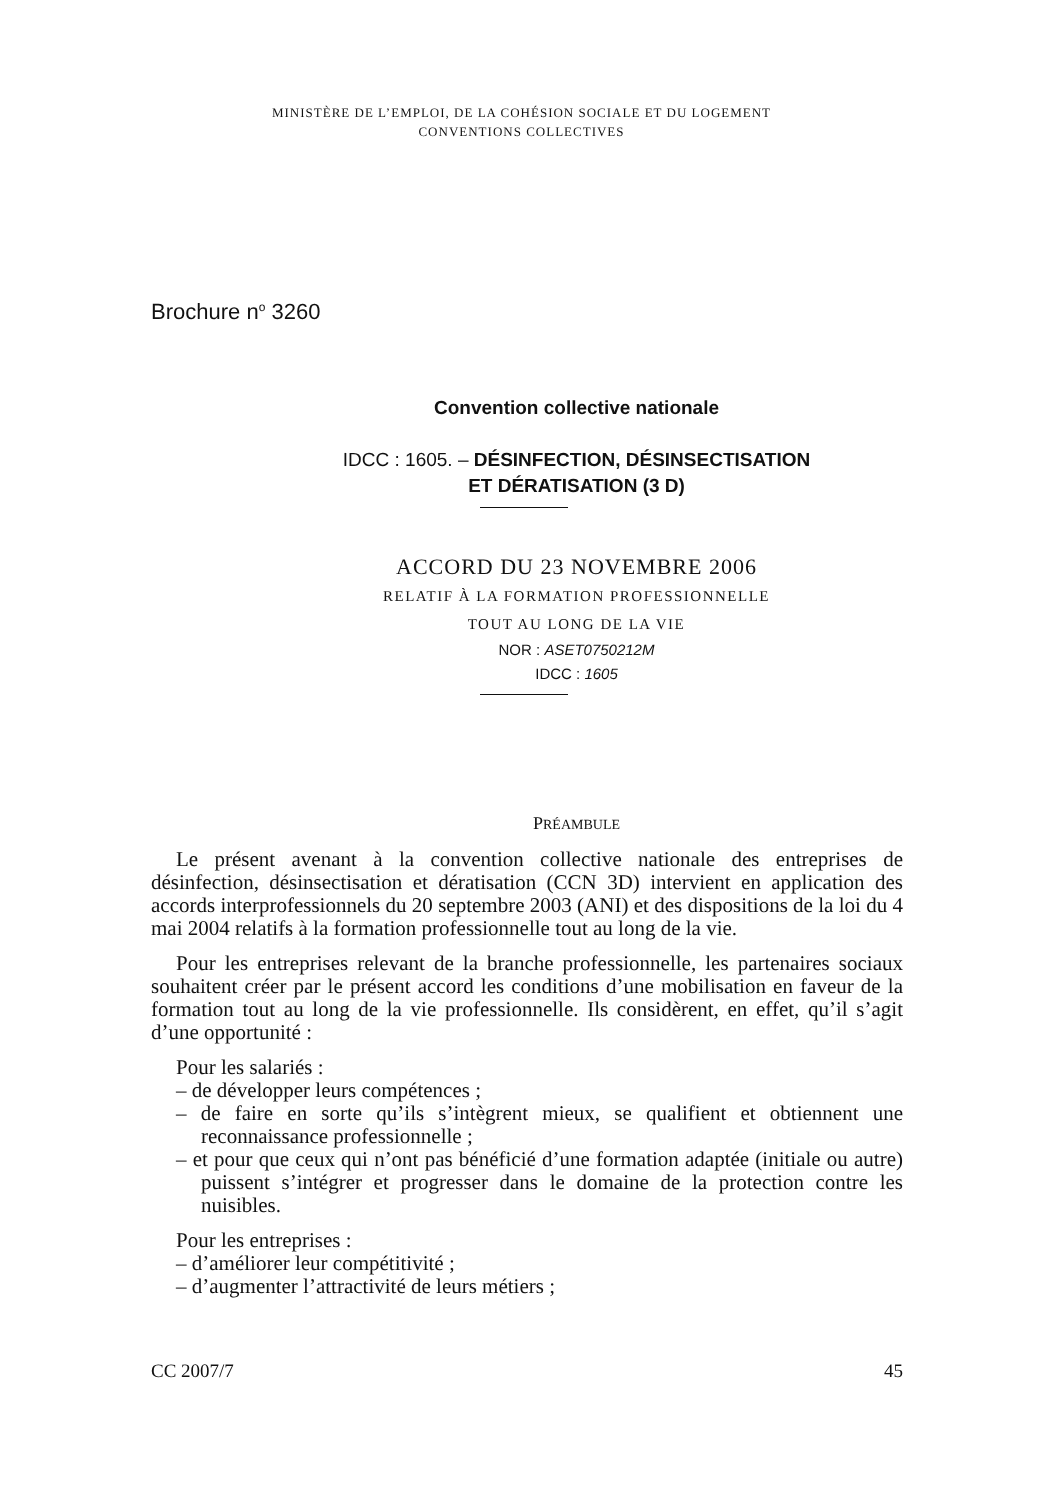MINISTÈRE DE L’EMPLOI, DE LA COHÉSION SOCIALE ET DU LOGEMENT
CONVENTIONS COLLECTIVES
Brochure n<sup>o</sup> 3260
Convention collective nationale
IDCC : 1605. – DÉSINFECTION, DÉSINSECTISATION
ET DÉRATISATION (3 D)
ACCORD DU 23 NOVEMBRE 2006
RELATIF À LA FORMATION PROFESSIONNELLE
TOUT AU LONG DE LA VIE
NOR : ASET0750212M
IDCC : 1605
PRÉAMBULE
Le présent avenant à la convention collective nationale des entreprises de désinfection, désinsectisation et dératisation (CCN 3D) intervient en application des accords interprofessionnels du 20 septembre 2003 (ANI) et des dispositions de la loi du 4 mai 2004 relatifs à la formation professionnelle tout au long de la vie.
Pour les entreprises relevant de la branche professionnelle, les partenaires sociaux souhaitent créer par le présent accord les conditions d’une mobilisation en faveur de la formation tout au long de la vie professionnelle. Ils considèrent, en effet, qu’il s’agit d’une opportunité :
Pour les salariés :
– de développer leurs compétences ;
– de faire en sorte qu’ils s’intègrent mieux, se qualifient et obtiennent une reconnaissance professionnelle ;
– et pour que ceux qui n’ont pas bénéficié d’une formation adaptée (initiale ou autre) puissent s’intégrer et progresser dans le domaine de la protection contre les nuisibles.
Pour les entreprises :
– d’améliorer leur compétitivité ;
– d’augmenter l’attractivité de leurs métiers ;
CC 2007/7 45